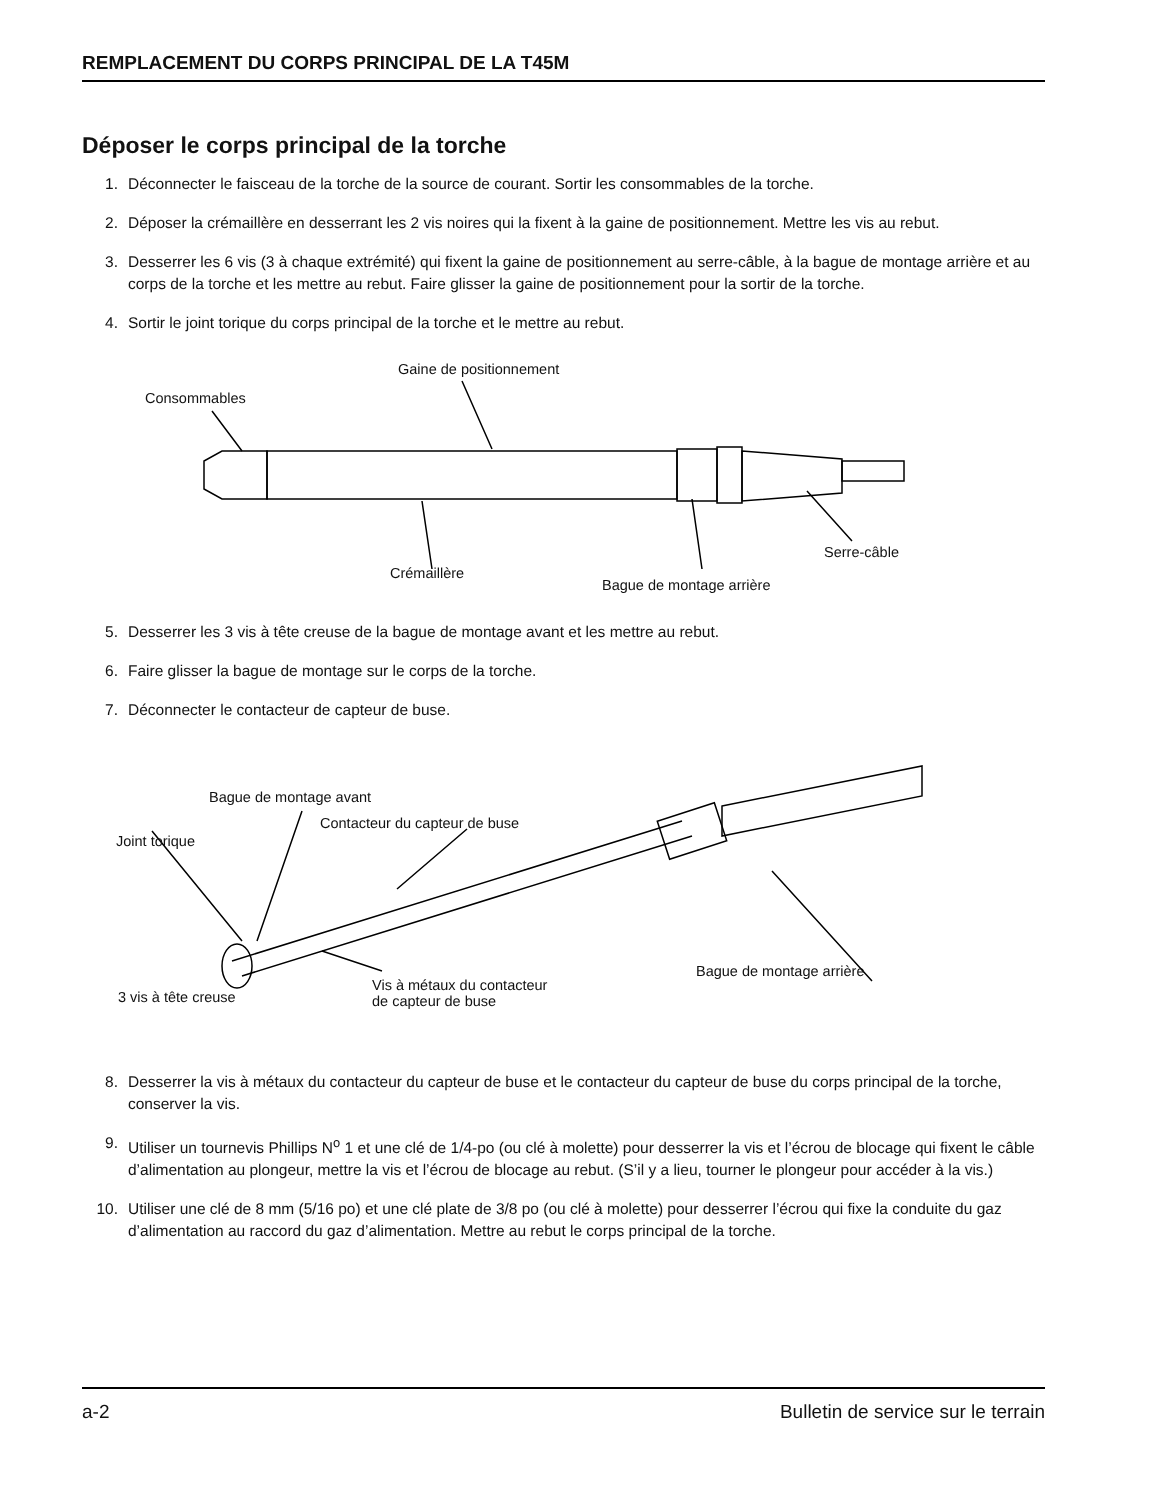REMPLACEMENT DU CORPS PRINCIPAL DE LA T45M
Déposer le corps principal de la torche
1. Déconnecter le faisceau de la torche de la source de courant. Sortir les consommables de la torche.
2. Déposer la crémaillère en desserrant les 2 vis noires qui la fixent à la gaine de positionnement. Mettre les vis au rebut.
3. Desserrer les 6 vis (3 à chaque extrémité) qui fixent la gaine de positionnement au serre-câble, à la bague de montage arrière et au corps de la torche et les mettre au rebut. Faire glisser la gaine de positionnement pour la sortir de la torche.
4. Sortir le joint torique du corps principal de la torche et le mettre au rebut.
Gaine de positionnement
Consommables
Serre-câble
Crémaillère
Bague de montage arrière
5. Desserrer les 3 vis à tête creuse de la bague de montage avant et les mettre au rebut.
6. Faire glisser la bague de montage sur le corps de la torche.
7. Déconnecter le contacteur de capteur de buse.
Bague de montage avant
Contacteur du capteur de buse
Joint torique
Bague de montage arrière
Vis à métaux du contacteur
de capteur de buse 3 vis à tête creuse
8. Desserrer la vis à métaux du contacteur du capteur de buse et le contacteur du capteur de buse du corps principal de la torche, conserver la vis.
9. Utiliser un tournevis Phillips N<sup>o</sup> 1 et une clé de 1/4-po (ou clé à molette) pour desserrer la vis et l’écrou de blocage qui fixent le câble d’alimentation au plongeur, mettre la vis et l’écrou de blocage au rebut. (S’il y a lieu, tourner le plongeur pour accéder à la vis.)
10. Utiliser une clé de 8 mm (5/16 po) et une clé plate de 3/8 po (ou clé à molette) pour desserrer l’écrou qui fixe la conduite du gaz d’alimentation au raccord du gaz d’alimentation. Mettre au rebut le corps principal de la torche.
a-2 Bulletin de service sur le terrain